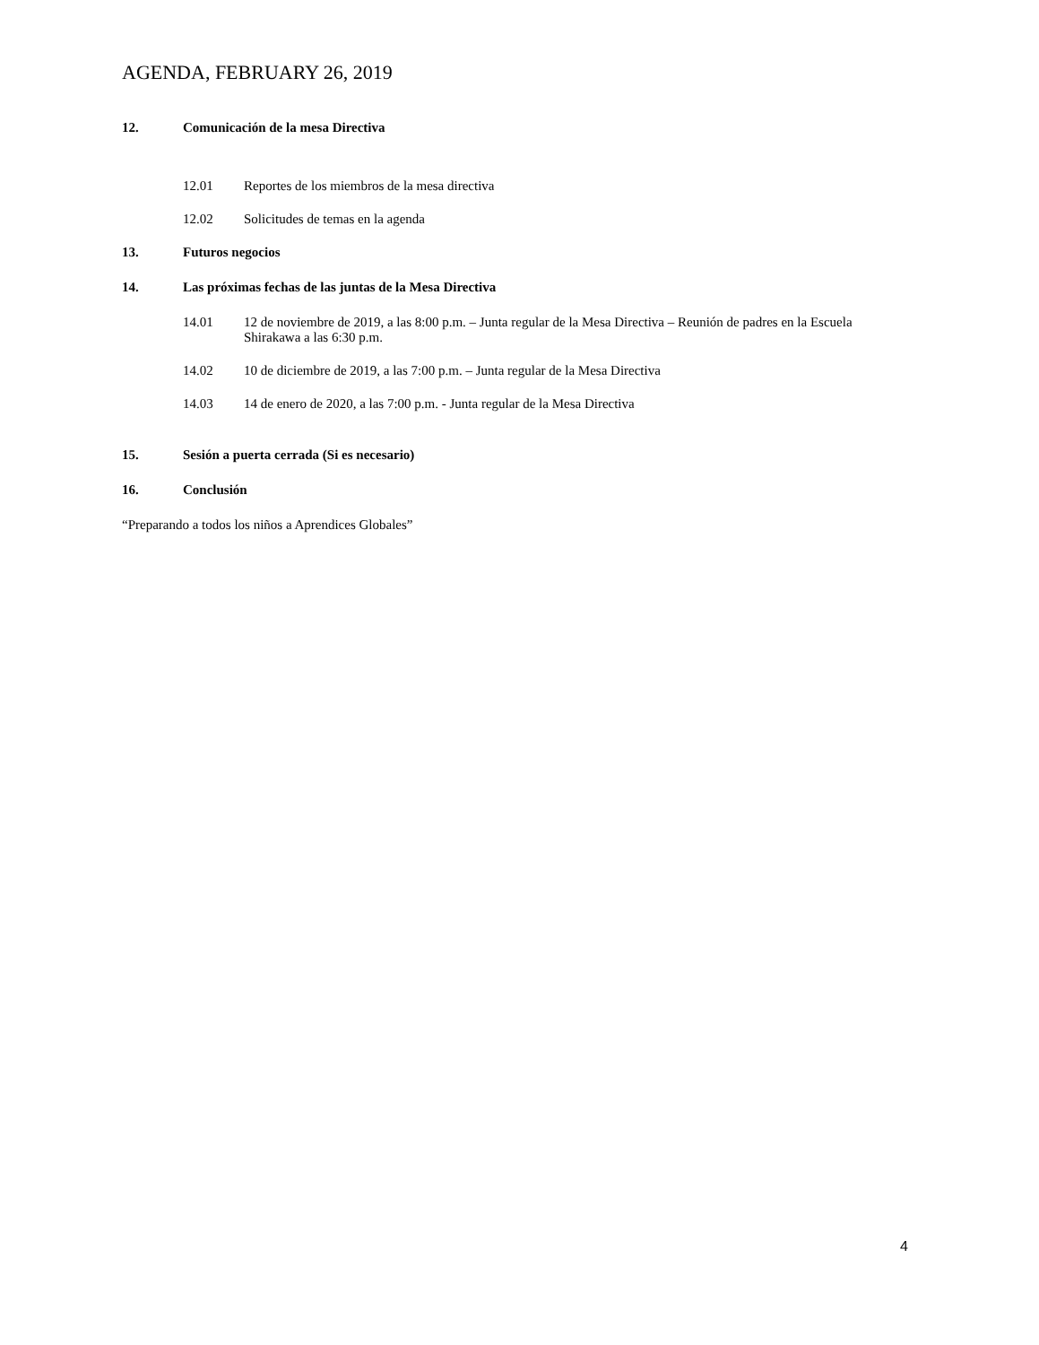AGENDA, FEBRUARY 26, 2019
12. Comunicación de la mesa Directiva
12.01 Reportes de los miembros de la mesa directiva
12.02 Solicitudes de temas en la agenda
13. Futuros negocios
14. Las próximas fechas de las juntas de la Mesa Directiva
14.01 12 de noviembre de 2019, a las 8:00 p.m. – Junta regular de la Mesa Directiva – Reunión de padres en la Escuela Shirakawa a las 6:30 p.m.
14.02 10 de diciembre de 2019, a las 7:00 p.m. – Junta regular de la Mesa Directiva
14.03 14 de enero de 2020, a las 7:00 p.m. - Junta regular de la Mesa Directiva
15. Sesión a puerta cerrada (Si es necesario)
16. Conclusión
“Preparando a todos los niños a Aprendices Globales”
4